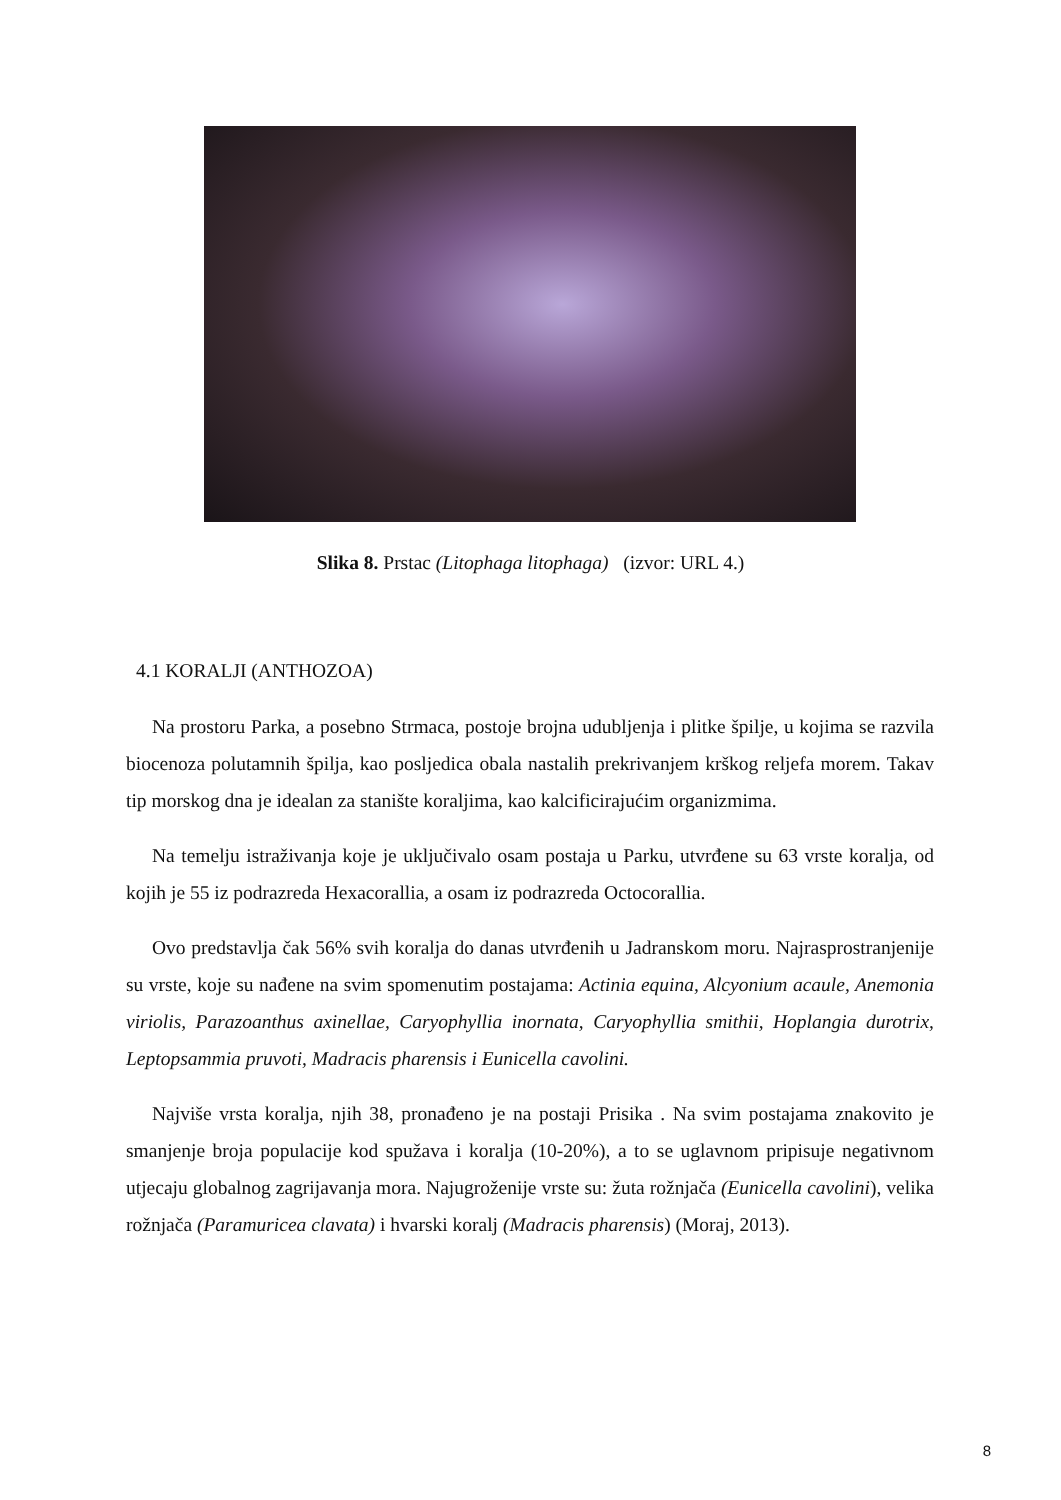Slika 8. Prstac (Litophaga litophaga) (izvor: URL 4.)
4.1 KORALJI (ANTHOZOA)
Na prostoru Parka, a posebno Strmaca, postoje brojna udubljenja i plitke špilje, u kojima se razvila biocenoza polutamnih špilja, kao posljedica obala nastalih prekrivanjem krškog reljefa morem. Takav tip morskog dna je idealan za stanište koraljima, kao kalcificirajućim organizmima.
Na temelju istraživanja koje je uključivalo osam postaja u Parku, utvrđene su 63 vrste koralja, od kojih je 55 iz podrazreda Hexacorallia, a osam iz podrazreda Octocorallia.
Ovo predstavlja čak 56% svih koralja do danas utvrđenih u Jadranskom moru. Najrasprostranjenije su vrste, koje su nađene na svim spomenutim postajama: Actinia equina, Alcyonium acaule, Anemonia viriolis, Parazoanthus axinellae, Caryophyllia inornata, Caryophyllia smithii, Hoplangia durotrix, Leptopsammia pruvoti, Madracis pharensis i Eunicella cavolini.
Najviše vrsta koralja, njih 38, pronađeno je na postaji Prisika . Na svim postajama znakovito je smanjenje broja populacije kod spužava i koralja (10-20%), a to se uglavnom pripisuje negativnom utjecaju globalnog zagrijavanja mora. Najugroženije vrste su: žuta rožnjača (Eunicella cavolini), velika rožnjača (Paramuricea clavata) i hvarski koralj (Madracis pharensis) (Moraj, 2013).
8